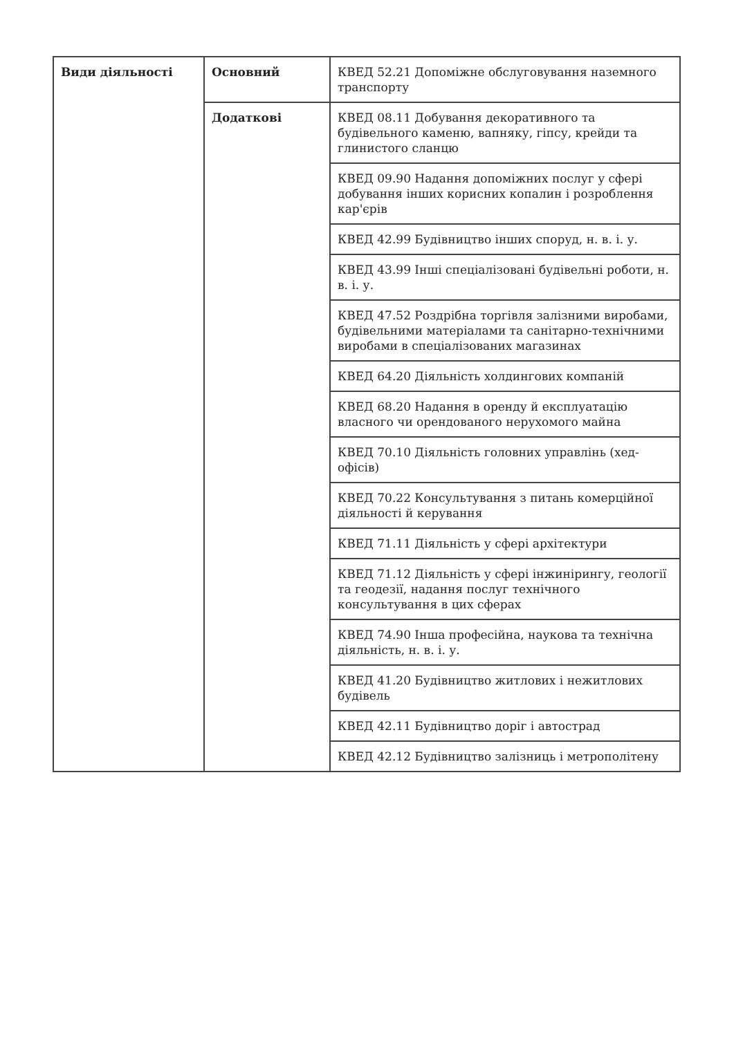| Види діяльності | Основний | КВЕД 52.21 Допоміжне обслуговування наземного транспорту |
| | Додаткові | КВЕД 08.11 Добування декоративного та будівельного каменю, вапняку, гіпсу, крейди та глинистого сланцю |
| | | КВЕД 09.90 Надання допоміжних послуг у сфері добування інших корисних копалин і розроблення кар'єрів |
| | | КВЕД 42.99 Будівництво інших споруд, н. в. і. у. |
| | | КВЕД 43.99 Інші спеціалізовані будівельні роботи, н. в. і. у. |
| | | КВЕД 47.52 Роздрібна торгівля залізними виробами, будівельними матеріалами та санітарно-технічними виробами в спеціалізованих магазинах |
| | | КВЕД 64.20 Діяльність холдингових компаній |
| | | КВЕД 68.20 Надання в оренду й експлуатацію власного чи орендованого нерухомого майна |
| | | КВЕД 70.10 Діяльність головних управлінь (хед-офісів) |
| | | КВЕД 70.22 Консультування з питань комерційної діяльності й керування |
| | | КВЕД 71.11 Діяльність у сфері архітектури |
| | | КВЕД 71.12 Діяльність у сфері інжинірингу, геології та геодезії, надання послуг технічного консультування в цих сферах |
| | | КВЕД 74.90 Інша професійна, наукова та технічна діяльність, н. в. і. у. |
| | | КВЕД 41.20 Будівництво житлових і нежитлових будівель |
| | | КВЕД 42.11 Будівництво доріг і автострад |
| | | КВЕД 42.12 Будівництво залізниць і метрополітену |